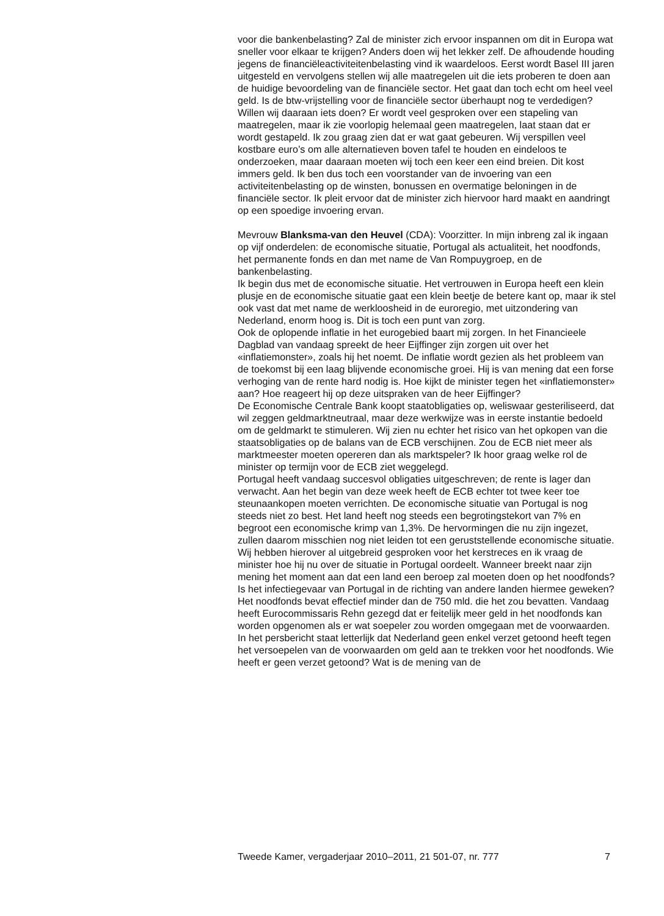voor die bankenbelasting? Zal de minister zich ervoor inspannen om dit in Europa wat sneller voor elkaar te krijgen? Anders doen wij het lekker zelf. De afhoudende houding jegens de financiëleactiviteitenbelasting vind ik waardeloos. Eerst wordt Basel III jaren uitgesteld en vervolgens stellen wij alle maatregelen uit die iets proberen te doen aan de huidige bevoordeling van de financiële sector. Het gaat dan toch echt om heel veel geld. Is de btw-vrijstelling voor de financiële sector überhaupt nog te verdedigen? Willen wij daaraan iets doen? Er wordt veel gesproken over een stapeling van maatregelen, maar ik zie voorlopig helemaal geen maatregelen, laat staan dat er wordt gestapeld. Ik zou graag zien dat er wat gaat gebeuren. Wij verspillen veel kostbare euro’s om alle alternatieven boven tafel te houden en eindeloos te onderzoeken, maar daaraan moeten wij toch een keer een eind breien. Dit kost immers geld. Ik ben dus toch een voorstander van de invoering van een activiteitenbelasting op de winsten, bonussen en overmatige beloningen in de financiële sector. Ik pleit ervoor dat de minister zich hiervoor hard maakt en aandringt op een spoedige invoering ervan.
Mevrouw Blanksma-van den Heuvel (CDA): Voorzitter. In mijn inbreng zal ik ingaan op vijf onderdelen: de economische situatie, Portugal als actualiteit, het noodfonds, het permanente fonds en dan met name de Van Rompuygroep, en de bankenbelasting.
Ik begin dus met de economische situatie. Het vertrouwen in Europa heeft een klein plusje en de economische situatie gaat een klein beetje de betere kant op, maar ik stel ook vast dat met name de werkloosheid in de euroregio, met uitzondering van Nederland, enorm hoog is. Dit is toch een punt van zorg.
Ook de oplopende inflatie in het eurogebied baart mij zorgen. In het Financieele Dagblad van vandaag spreekt de heer Eijffinger zijn zorgen uit over het «inflatiemonster», zoals hij het noemt. De inflatie wordt gezien als het probleem van de toekomst bij een laag blijvende economische groei. Hij is van mening dat een forse verhoging van de rente hard nodig is. Hoe kijkt de minister tegen het «inflatiemonster» aan? Hoe reageert hij op deze uitspraken van de heer Eijffinger?
De Economische Centrale Bank koopt staatobligaties op, weliswaar gesteriliseerd, dat wil zeggen geldmarktneutraal, maar deze werkwijze was in eerste instantie bedoeld om de geldmarkt te stimuleren. Wij zien nu echter het risico van het opkopen van die staatsobligaties op de balans van de ECB verschijnen. Zou de ECB niet meer als marktmeester moeten opereren dan als marktspeler? Ik hoor graag welke rol de minister op termijn voor de ECB ziet weggelegd.
Portugal heeft vandaag succesvol obligaties uitgeschreven; de rente is lager dan verwacht. Aan het begin van deze week heeft de ECB echter tot twee keer toe steunaankopen moeten verrichten. De economische situatie van Portugal is nog steeds niet zo best. Het land heeft nog steeds een begrotingstekort van 7% en begroot een economische krimp van 1,3%. De hervormingen die nu zijn ingezet, zullen daarom misschien nog niet leiden tot een geruststellende economische situatie. Wij hebben hierover al uitgebreid gesproken voor het kerstreces en ik vraag de minister hoe hij nu over de situatie in Portugal oordeelt. Wanneer breekt naar zijn mening het moment aan dat een land een beroep zal moeten doen op het noodfonds? Is het infectiegevaar van Portugal in de richting van andere landen hiermee geweken?
Het noodfonds bevat effectief minder dan de 750 mld. die het zou bevatten. Vandaag heeft Eurocommissaris Rehn gezegd dat er feitelijk meer geld in het noodfonds kan worden opgenomen als er wat soepeler zou worden omgegaan met de voorwaarden. In het persbericht staat letterlijk dat Nederland geen enkel verzet getoond heeft tegen het versoepelen van de voorwaarden om geld aan te trekken voor het noodfonds. Wie heeft er geen verzet getoond? Wat is de mening van de
Tweede Kamer, vergaderjaar 2010–2011, 21 501-07, nr. 777 7